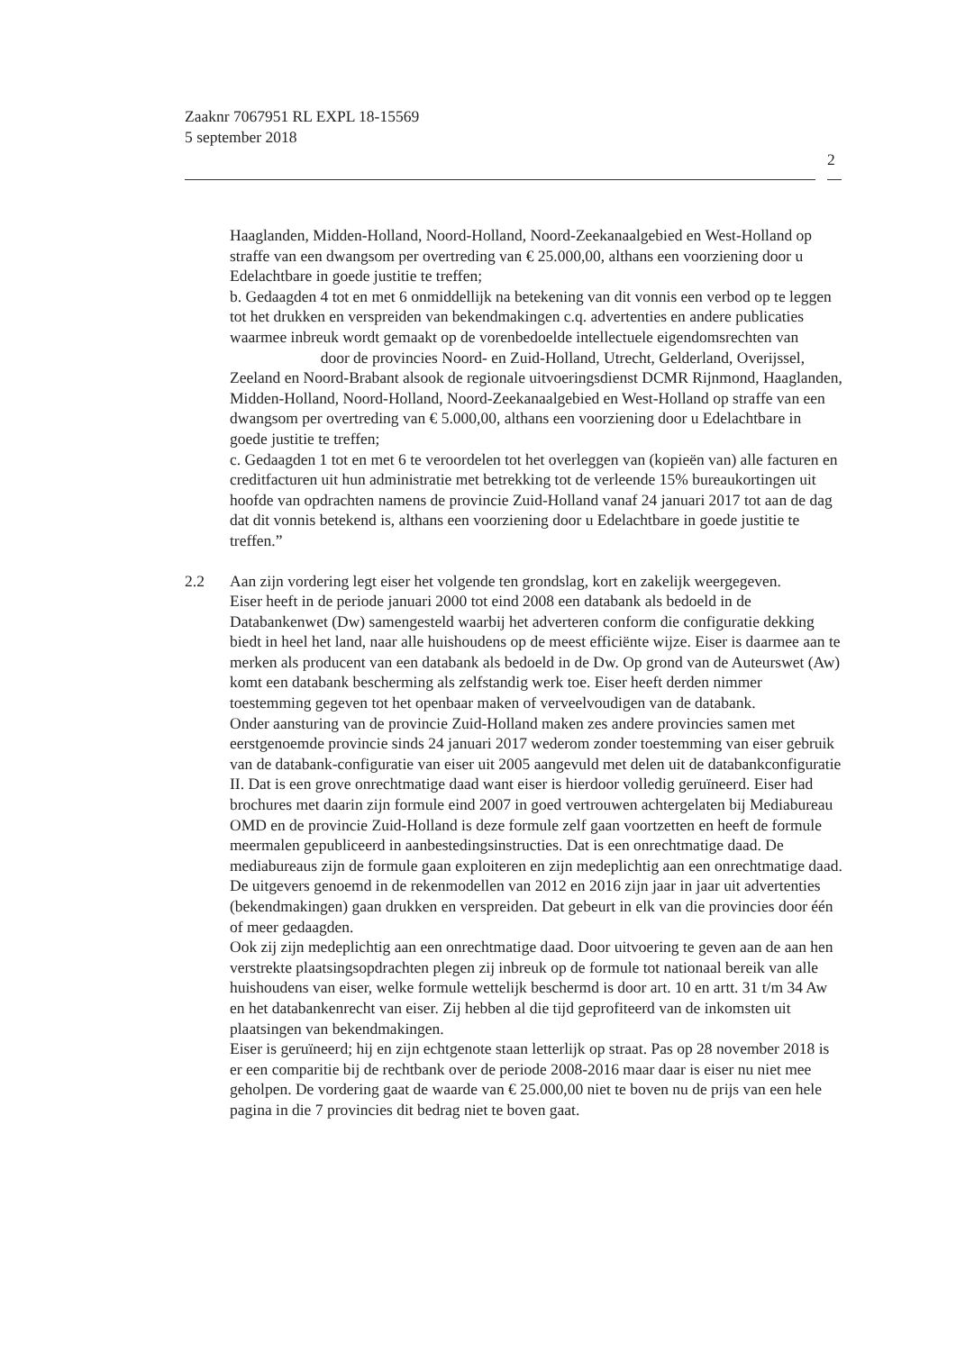Zaaknr 7067951 RL EXPL 18-15569
5 september 2018
2
Haaglanden, Midden-Holland, Noord-Holland, Noord-Zeekanaalgebied en West-Holland op straffe van een dwangsom per overtreding van € 25.000,00, althans een voorziening door u Edelachtbare in goede justitie te treffen;
b. Gedaagden 4 tot en met 6 onmiddellijk na betekening van dit vonnis een verbod op te leggen tot het drukken en verspreiden van bekendmakingen c.q. advertenties en andere publicaties waarmee inbreuk wordt gemaakt op de vorenbedoelde intellectuele eigendomsrechten van door de provincies Noord- en Zuid-Holland, Utrecht, Gelderland, Overijssel, Zeeland en Noord-Brabant alsook de regionale uitvoeringsdienst DCMR Rijnmond, Haaglanden, Midden-Holland, Noord-Holland, Noord-Zeekanaalgebied en West-Holland op straffe van een dwangsom per overtreding van € 5.000,00, althans een voorziening door u Edelachtbare in goede justitie te treffen;
c. Gedaagden 1 tot en met 6 te veroordelen tot het overleggen van (kopieën van) alle facturen en creditfacturen uit hun administratie met betrekking tot de verleende 15% bureaukortingen uit hoofde van opdrachten namens de provincie Zuid-Holland vanaf 24 januari 2017 tot aan de dag dat dit vonnis betekend is, althans een voorziening door u Edelachtbare in goede justitie te treffen.”
2.2
Aan zijn vordering legt eiser het volgende ten grondslag, kort en zakelijk weergegeven.
Eiser heeft in de periode januari 2000 tot eind 2008 een databank als bedoeld in de Databankenwet (Dw) samengesteld waarbij het adverteren conform die configuratie dekking biedt in heel het land, naar alle huishoudens op de meest efficiënte wijze. Eiser is daarmee aan te merken als producent van een databank als bedoeld in de Dw. Op grond van de Auteurswet (Aw) komt een databank bescherming als zelfstandig werk toe. Eiser heeft derden nimmer toestemming gegeven tot het openbaar maken of verveelvoudigen van de databank.
Onder aansturing van de provincie Zuid-Holland maken zes andere provincies samen met eerstgenoemde provincie sinds 24 januari 2017 wederom zonder toestemming van eiser gebruik van de databank-configuratie van eiser uit 2005 aangevuld met delen uit de databankconfiguratie II. Dat is een grove onrechtmatige daad want eiser is hierdoor volledig geruïneerd. Eiser had brochures met daarin zijn formule eind 2007 in goed vertrouwen achtergelaten bij Mediabureau OMD en de provincie Zuid-Holland is deze formule zelf gaan voortzetten en heeft de formule meermalen gepubliceerd in aanbestedingsinstructies. Dat is een onrechtmatige daad. De mediabureaus zijn de formule gaan exploiteren en zijn medeplichtig aan een onrechtmatige daad. De uitgevers genoemd in de rekenmodellen van 2012 en 2016 zijn jaar in jaar uit advertenties (bekendmakingen) gaan drukken en verspreiden. Dat gebeurt in elk van die provincies door één of meer gedaagden.
Ook zij zijn medeplichtig aan een onrechtmatige daad. Door uitvoering te geven aan de aan hen verstrekte plaatsingsopdrachten plegen zij inbreuk op de formule tot nationaal bereik van alle huishoudens van eiser, welke formule wettelijk beschermd is door art. 10 en artt. 31 t/m 34 Aw en het databankenrecht van eiser. Zij hebben al die tijd geprofiteerd van de inkomsten uit plaatsingen van bekendmakingen.
Eiser is geruïneerd; hij en zijn echtgenote staan letterlijk op straat. Pas op 28 november 2018 is er een comparitie bij de rechtbank over de periode 2008-2016 maar daar is eiser nu niet mee geholpen. De vordering gaat de waarde van € 25.000,00 niet te boven nu de prijs van een hele pagina in die 7 provincies dit bedrag niet te boven gaat.